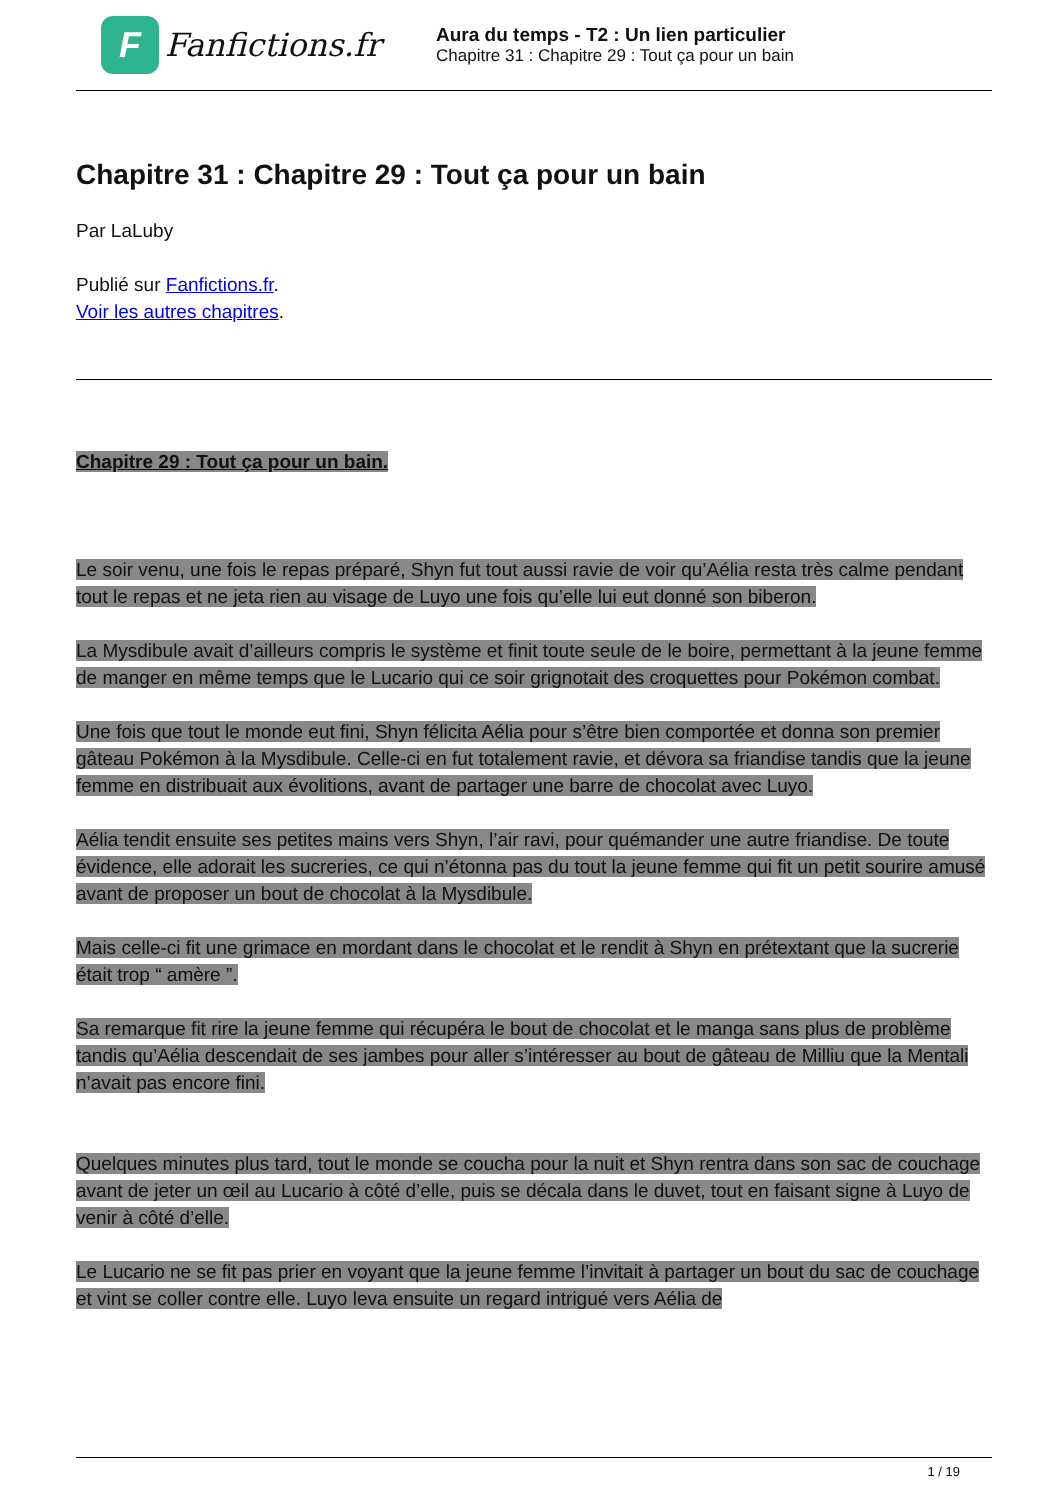F
Fanfictions.fr
Aura du temps - T2 : Un lien particulier
Chapitre 31 : Chapitre 29 : Tout ça pour un bain
Chapitre 31 : Chapitre 29 : Tout ça pour un bain
Par LaLuby
Publié sur Fanfictions.fr.
Voir les autres chapitres.
Chapitre 29 : Tout ça pour un bain.
Le soir venu, une fois le repas préparé, Shyn fut tout aussi ravie de voir qu’Aélia resta très calme pendant tout le repas et ne jeta rien au visage de Luyo une fois qu’elle lui eut donné son biberon.
La Mysdibule avait d’ailleurs compris le système et finit toute seule de le boire, permettant à la jeune femme de manger en même temps que le Lucario qui ce soir grignotait des croquettes pour Pokémon combat.
Une fois que tout le monde eut fini, Shyn félicita Aélia pour s’être bien comportée et donna son premier gâteau Pokémon à la Mysdibule. Celle-ci en fut totalement ravie, et dévora sa friandise tandis que la jeune femme en distribuait aux évolitions, avant de partager une barre de chocolat avec Luyo.
Aélia tendit ensuite ses petites mains vers Shyn, l’air ravi, pour quémander une autre friandise. De toute évidence, elle adorait les sucreries, ce qui n’étonna pas du tout la jeune femme qui fit un petit sourire amusé avant de proposer un bout de chocolat à la Mysdibule.
Mais celle-ci fit une grimace en mordant dans le chocolat et le rendit à Shyn en prétextant que la sucrerie était trop “ amère ”.
Sa remarque fit rire la jeune femme qui récupéra le bout de chocolat et le manga sans plus de problème tandis qu’Aélia descendait de ses jambes pour aller s’intéresser au bout de gâteau de Milliu que la Mentali n’avait pas encore fini.
Quelques minutes plus tard, tout le monde se coucha pour la nuit et Shyn rentra dans son sac de couchage avant de jeter un œil au Lucario à côté d’elle, puis se décala dans le duvet, tout en faisant signe à Luyo de venir à côté d’elle.
Le Lucario ne se fit pas prier en voyant que la jeune femme l’invitait à partager un bout du sac de couchage et vint se coller contre elle. Luyo leva ensuite un regard intrigué vers Aélia de
1 / 19